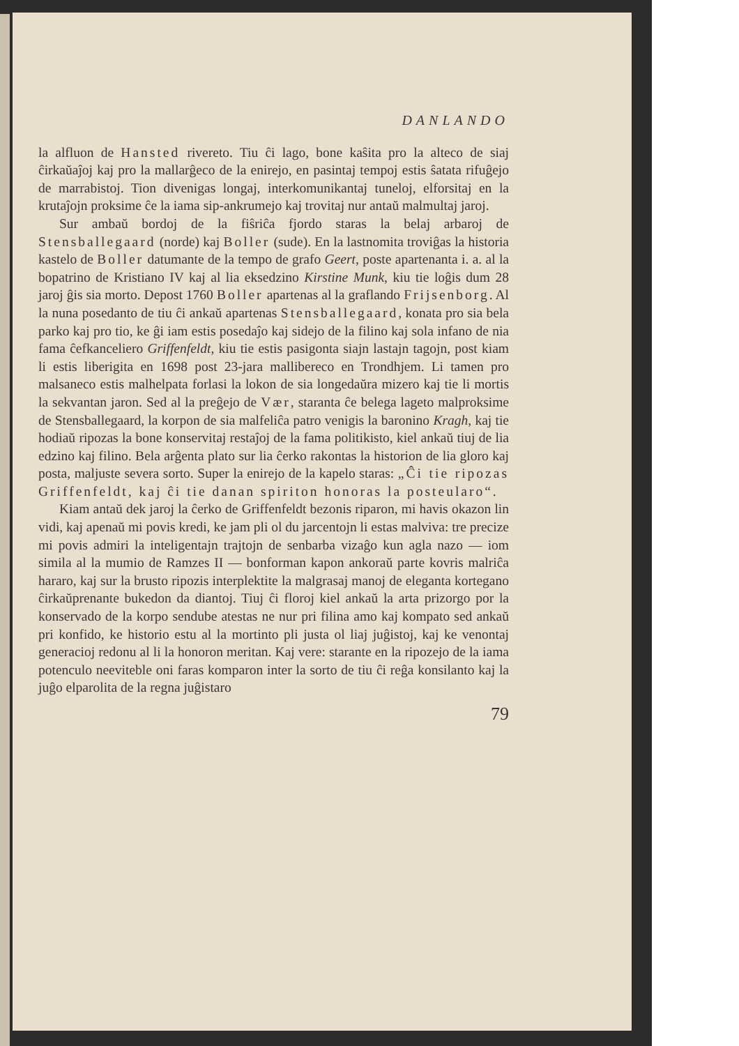DANLANDO
la alfluon de Hansted rivereto. Tiu ĉi lago, bone kaŝita pro la alteco de siaj ĉirkaŭaĵoj kaj pro la mallarĝeco de la enirejo, en pasintaj tempoj estis ŝatata rifuĝejo de marrabistoj. Tion diveni­gas longaj, interkomunikantaj tuneloj, elforsitaj en la krutaĵojn proksime ĉe la iama sip-ankrumejo kaj trovitaj nur antaŭ mal­multaj jaroj.
Sur ambaŭ bordoj de la fiŝriĉa fjordo staras la belaj arbaroj de Stensballegaard (norde) kaj Boller (sude). En la last­nomita troviĝas la historia kastelo de Boller datumante de la tempo de grafo Geert, poste apartenanta i. a. al la bopatrino de Kristiano IV kaj al lia eksedzino Kirstine Munk, kiu tie loĝis dum 28 jaroj ĝis sia morto. Depost 1760 Boller apartenas al la graflando Frijsenborg. Al la nuna posedanto de tiu ĉi ankaŭ apartenas Stensballegaard, konata pro sia bela parko kaj pro tio, ke ĝi iam estis posedaĵo kaj sidejo de la filino kaj sola infano de nia fama ĉefkanceliero Griffenfeldt, kiu tie estis pasigonta siajn lastajn tagojn, post kiam li estis liberigita en 1698 post 23-jara mallibereco en Trondhjem. Li tamen pro malsaneco estis malhelpata forlasi la lokon de sia longedaŭra mizero kaj tie li mortis la sekvantan jaron. Sed al la preĝejo de Vær, star­anta ĉe belega lageto malproksime de Stensballegaard, la korpon de sia malfeliĉa patro venigis la baronino Kragh, kaj tie hodiaŭ ripozas la bone konservitaj restaĵoj de la fama politikisto, kiel ankaŭ tiuj de lia edzino kaj filino. Bela arĝenta plato sur lia ĉerko rakontas la historion de lia gloro kaj posta, maljuste severa sorto. Super la enirejo de la kapelo staras: „Ĉi tie ripozas Griffen­feldt, kaj ĉi tie danan spiriton honoras la posteularo“.
Kiam antaŭ dek jaroj la ĉerko de Griffenfeldt bezonis riparon, mi havis okazon lin vidi, kaj apenaŭ mi povis kredi, ke jam pli ol du jarcentojn li estas malviva: tre precize mi povis admiri la inteligentajn trajtojn de senbarba vizaĝo kun agla nazo — iom simila al la mumio de Ramzes II — bonforman kapon ankoraŭ parte kovris malriĉa hararo, kaj sur la brusto ripozis interplektite la malgrasaj manoj de eleganta kortegano ĉirkaŭprenante bukedon da diantoj. Tiuj ĉi floroj kiel ankaŭ la arta prizorgo por la kon­servado de la korpo sendube atestas ne nur pri filina amo kaj kompato sed ankaŭ pri konfido, ke historio estu al la mortinto pli justa ol liaj juĝistoj, kaj ke venontaj generacioj redonu al li la honoron meritan. Kaj vere: starante en la ripozejo de la iama potenculo neeviteble oni faras komparon inter la sorto de tiu ĉi reĝa konsilanto kaj la juĝo elparolita de la regna juĝistaro
79